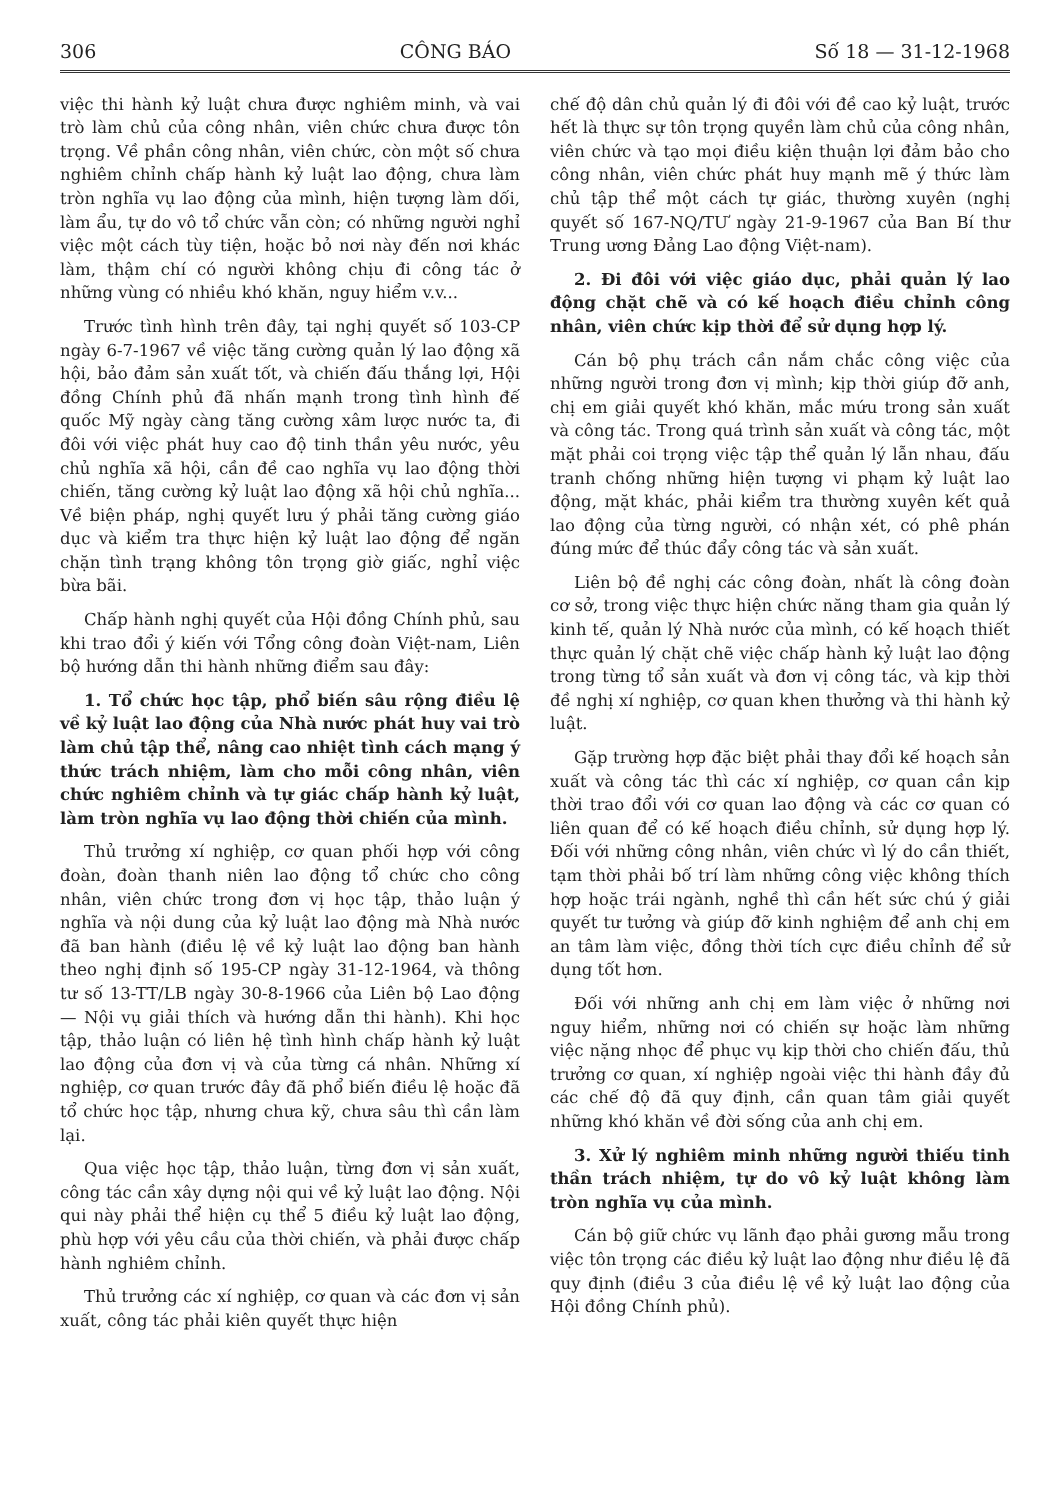306 CÔNG BÁO Số 18 — 31-12-1968
việc thi hành kỷ luật chưa được nghiêm minh, và vai trò làm chủ của công nhân, viên chức chưa được tôn trọng. Về phần công nhân, viên chức, còn một số chưa nghiêm chỉnh chấp hành kỷ luật lao động, chưa làm tròn nghĩa vụ lao động của mình, hiện tượng làm dối, làm ẩu, tự do vô tổ chức vẫn còn; có những người nghỉ việc một cách tùy tiện, hoặc bỏ nơi này đến nơi khác làm, thậm chí có người không chịu đi công tác ở những vùng có nhiều khó khăn, nguy hiểm v.v...
Trước tình hình trên đây, tại nghị quyết số 103-CP ngày 6-7-1967 về việc tăng cường quản lý lao động xã hội, bảo đảm sản xuất tốt, và chiến đấu thắng lợi, Hội đồng Chính phủ đã nhấn mạnh trong tình hình đế quốc Mỹ ngày càng tăng cường xâm lược nước ta, đi đôi với việc phát huy cao độ tinh thần yêu nước, yêu chủ nghĩa xã hội, cần đề cao nghĩa vụ lao động thời chiến, tăng cường kỷ luật lao động xã hội chủ nghĩa... Về biện pháp, nghị quyết lưu ý phải tăng cường giáo dục và kiểm tra thực hiện kỷ luật lao động để ngăn chặn tình trạng không tôn trọng giờ giấc, nghỉ việc bừa bãi.
Chấp hành nghị quyết của Hội đồng Chính phủ, sau khi trao đổi ý kiến với Tổng công đoàn Việt-nam, Liên bộ hướng dẫn thi hành những điểm sau đây:
1. Tổ chức học tập, phổ biến sâu rộng điều lệ về kỷ luật lao động của Nhà nước phát huy vai trò làm chủ tập thể, nâng cao nhiệt tình cách mạng ý thức trách nhiệm, làm cho mỗi công nhân, viên chức nghiêm chỉnh và tự giác chấp hành kỷ luật, làm tròn nghĩa vụ lao động thời chiến của mình.
Thủ trưởng xí nghiệp, cơ quan phối hợp với công đoàn, đoàn thanh niên lao động tổ chức cho công nhân, viên chức trong đơn vị học tập, thảo luận ý nghĩa và nội dung của kỷ luật lao động mà Nhà nước đã ban hành (điều lệ về kỷ luật lao động ban hành theo nghị định số 195-CP ngày 31-12-1964, và thông tư số 13-TT/LB ngày 30-8-1966 của Liên bộ Lao động — Nội vụ giải thích và hướng dẫn thi hành). Khi học tập, thảo luận có liên hệ tình hình chấp hành kỷ luật lao động của đơn vị và của từng cá nhân. Những xí nghiệp, cơ quan trước đây đã phổ biến điều lệ hoặc đã tổ chức học tập, nhưng chưa kỹ, chưa sâu thì cần làm lại.
Qua việc học tập, thảo luận, từng đơn vị sản xuất, công tác cần xây dựng nội qui về kỷ luật lao động. Nội qui này phải thể hiện cụ thể 5 điều kỷ luật lao động, phù hợp với yêu cầu của thời chiến, và phải được chấp hành nghiêm chỉnh.
Thủ trưởng các xí nghiệp, cơ quan và các đơn vị sản xuất, công tác phải kiên quyết thực hiện
chế độ dân chủ quản lý đi đôi với đề cao kỷ luật, trước hết là thực sự tôn trọng quyền làm chủ của công nhân, viên chức và tạo mọi điều kiện thuận lợi đảm bảo cho công nhân, viên chức phát huy mạnh mẽ ý thức làm chủ tập thể một cách tự giác, thường xuyên (nghị quyết số 167-NQ/TƯ ngày 21-9-1967 của Ban Bí thư Trung ương Đảng Lao động Việt-nam).
2. Đi đôi với việc giáo dục, phải quản lý lao động chặt chẽ và có kế hoạch điều chỉnh công nhân, viên chức kịp thời để sử dụng hợp lý.
Cán bộ phụ trách cần nắm chắc công việc của những người trong đơn vị mình; kịp thời giúp đỡ anh, chị em giải quyết khó khăn, mắc mứu trong sản xuất và công tác. Trong quá trình sản xuất và công tác, một mặt phải coi trọng việc tập thể quản lý lẫn nhau, đấu tranh chống những hiện tượng vi phạm kỷ luật lao động, mặt khác, phải kiểm tra thường xuyên kết quả lao động của từng người, có nhận xét, có phê phán đúng mức để thúc đẩy công tác và sản xuất.
Liên bộ đề nghị các công đoàn, nhất là công đoàn cơ sở, trong việc thực hiện chức năng tham gia quản lý kinh tế, quản lý Nhà nước của mình, có kế hoạch thiết thực quản lý chặt chẽ việc chấp hành kỷ luật lao động trong từng tổ sản xuất và đơn vị công tác, và kịp thời đề nghị xí nghiệp, cơ quan khen thưởng và thi hành kỷ luật.
Gặp trường hợp đặc biệt phải thay đổi kế hoạch sản xuất và công tác thì các xí nghiệp, cơ quan cần kịp thời trao đổi với cơ quan lao động và các cơ quan có liên quan để có kế hoạch điều chỉnh, sử dụng hợp lý. Đối với những công nhân, viên chức vì lý do cần thiết, tạm thời phải bố trí làm những công việc không thích hợp hoặc trái ngành, nghề thì cần hết sức chú ý giải quyết tư tưởng và giúp đỡ kinh nghiệm để anh chị em an tâm làm việc, đồng thời tích cực điều chỉnh để sử dụng tốt hơn.
Đối với những anh chị em làm việc ở những nơi nguy hiểm, những nơi có chiến sự hoặc làm những việc nặng nhọc để phục vụ kịp thời cho chiến đấu, thủ trưởng cơ quan, xí nghiệp ngoài việc thi hành đầy đủ các chế độ đã quy định, cần quan tâm giải quyết những khó khăn về đời sống của anh chị em.
3. Xử lý nghiêm minh những người thiếu tinh thần trách nhiệm, tự do vô kỷ luật không làm tròn nghĩa vụ của mình.
Cán bộ giữ chức vụ lãnh đạo phải gương mẫu trong việc tôn trọng các điều kỷ luật lao động như điều lệ đã quy định (điều 3 của điều lệ về kỷ luật lao động của Hội đồng Chính phủ).